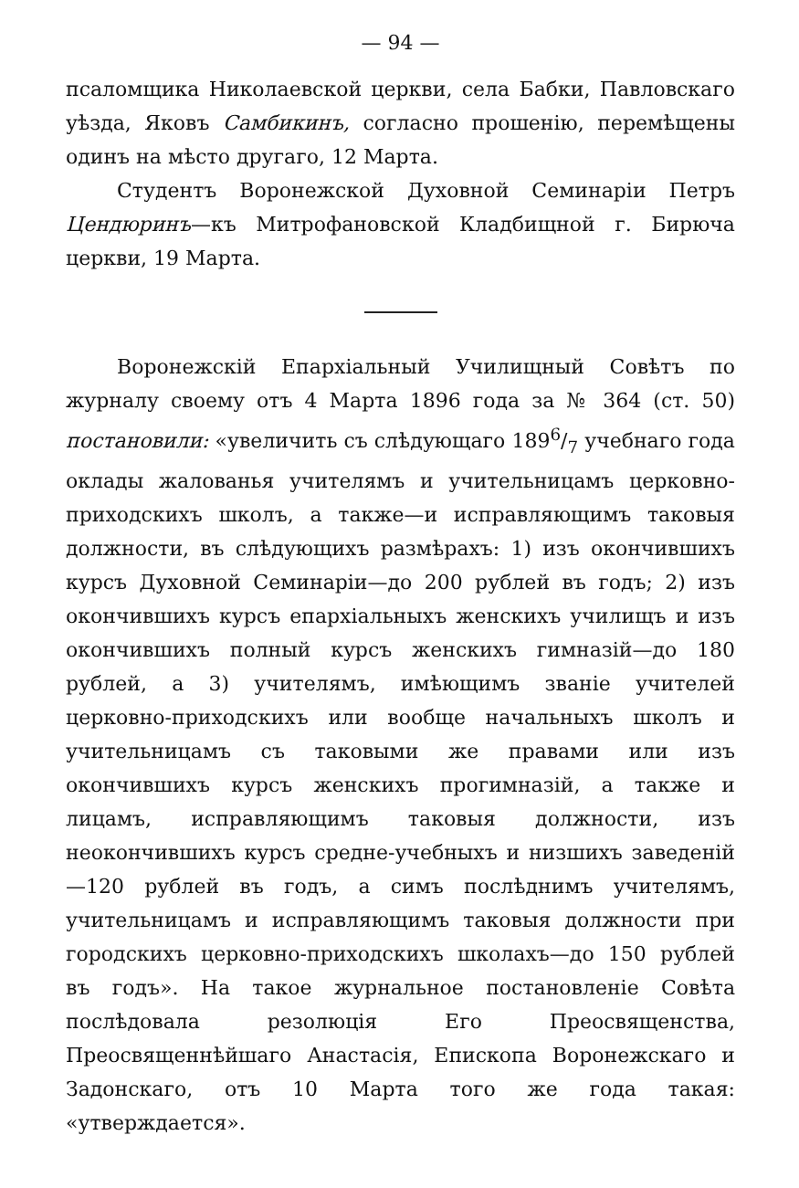— 94 —
псаломщика Николаевской церкви, села Бабки, Павловскаго уѣзда, Яковъ Самбикинъ, согласно прошенію, перемѣщены одинъ на мѣсто другаго, 12 Марта.
Студентъ Воронежской Духовной Семинаріи Петръ Цендюринъ—къ Митрофановской Кладбищной г. Бирюча церкви, 19 Марта.
Воронежскій Епархіальный Училищный Совѣтъ по журналу своему отъ 4 Марта 1896 года за № 364 (ст. 50) постановили: «увеличить съ слѣдующаго 1896/7 учебнаго года оклады жалованья учителямъ и учительницамъ церковно-приходскихъ школъ, а также—и исправляющимъ таковыя должности, въ слѣдующихъ размѣрахъ: 1) изъ окончившихъ курсъ Духовной Семинаріи—до 200 рублей въ годъ; 2) изъ окончившихъ курсъ епархіальныхъ женскихъ училищъ и изъ окончившихъ полный курсъ женскихъ гимназій—до 180 рублей, а 3) учителямъ, имѣющимъ званіе учителей церковно-приходскихъ или вообще начальныхъ школъ и учительницамъ съ таковыми же правами или изъ окончившихъ курсъ женскихъ прогимназій, а также и лицамъ, исправляющимъ таковыя должности, изъ неокончившихъ курсъ средне-учебныхъ и низшихъ заведеній—120 рублей въ годъ, а симъ послѣднимъ учителямъ, учительницамъ и исправляющимъ таковыя должности при городскихъ церковно-приходскихъ школахъ—до 150 рублей въ годъ». На такое журнальное постановленіе Совѣта послѣдовала резолюція Его Преосвященства, Преосвященнѣйшаго Анастасія, Епископа Воронежскаго и Задонскаго, отъ 10 Марта того же года такая: «утверждается».